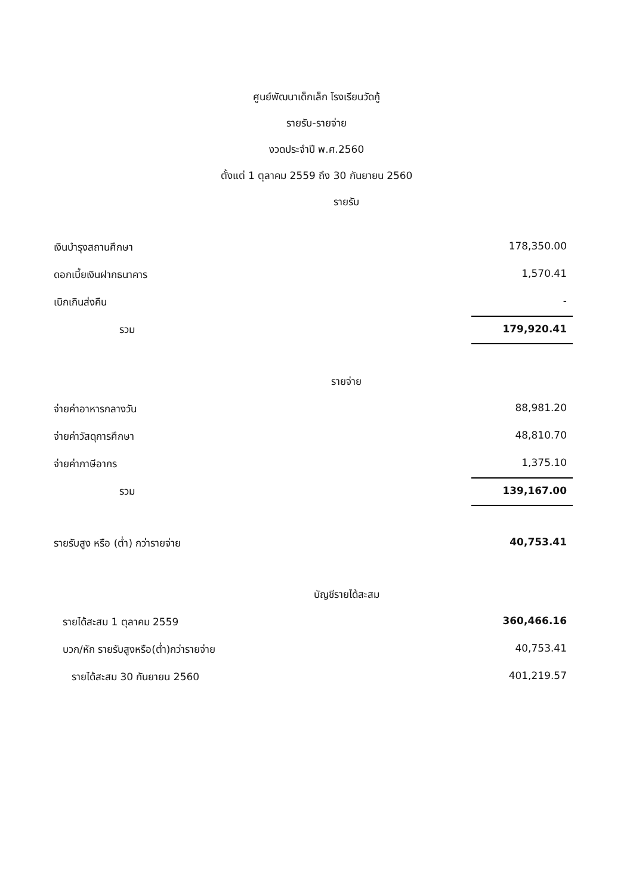ศูนย์พัฒนาเด็กเล็ก โรงเรียนวัดกู้
รายรับ-รายจ่าย
งวดประจำปี พ.ศ.2560
ตั้งแต่ 1 ตุลาคม 2559 ถึง 30 กันยายน 2560
รายรับ
| เงินบำรุงสถานศึกษา | 178,350.00 |
| ดอกเบี้ยเงินฝากธนาคาร | 1,570.41 |
| เบิกเกินส่งคืน | - |
| รวม | 179,920.41 |
รายจ่าย
| จ่ายค่าอาหารกลางวัน | 88,981.20 |
| จ่ายค่าวัสดุการศึกษา | 48,810.70 |
| จ่ายค่าภาษีอากร | 1,375.10 |
| รวม | 139,167.00 |
| รายรับสูง หรือ (ต่ำ) กว่ารายจ่าย | 40,753.41 |
บัญชีรายได้สะสม
| รายได้สะสม 1 ตุลาคม 2559 | 360,466.16 |
| บวก/หัก รายรับสูงหรือ(ต่ำ)กว่ารายจ่าย | 40,753.41 |
| รายได้สะสม 30 กันยายน 2560 | 401,219.57 |